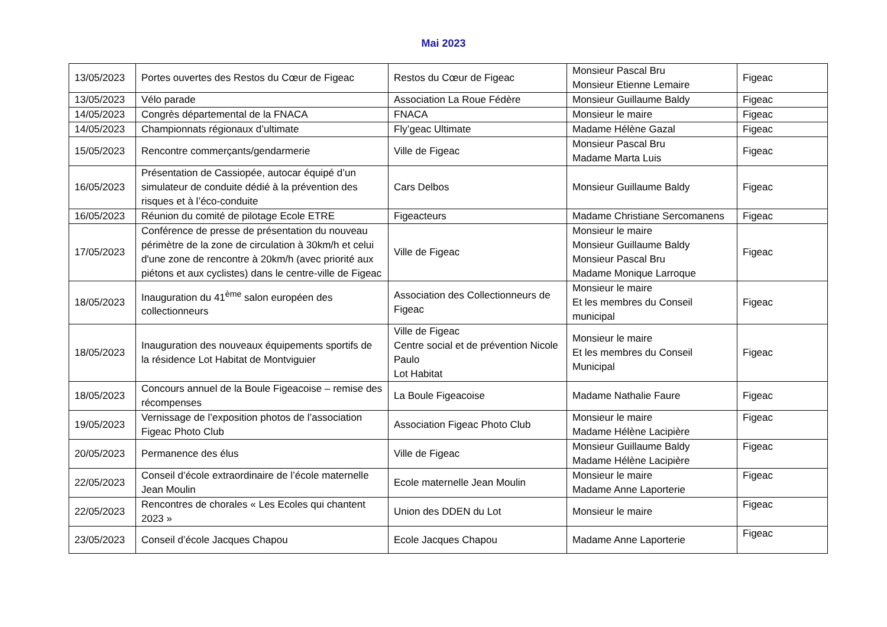Mai 2023
| 13/05/2023 | Portes ouvertes des Restos du Cœur de Figeac | Restos du Cœur de Figeac | Monsieur Pascal Bru Monsieur Etienne Lemaire | Figeac |
| 13/05/2023 | Vélo parade | Association La Roue Fédère | Monsieur Guillaume Baldy | Figeac |
| 14/05/2023 | Congrès départemental de la FNACA | FNACA | Monsieur le maire | Figeac |
| 14/05/2023 | Championnats régionaux d’ultimate | Fly’geac Ultimate | Madame Hélène Gazal | Figeac |
| 15/05/2023 | Rencontre commerçants/gendarmerie | Ville de Figeac | Monsieur Pascal Bru Madame Marta Luis | Figeac |
| 16/05/2023 | Présentation de Cassiopée, autocar équipé d’un simulateur de conduite dédié à la prévention des risques et à l’éco-conduite | Cars Delbos | Monsieur Guillaume Baldy | Figeac |
| 16/05/2023 | Réunion du comité de pilotage Ecole ETRE | Figeacteurs | Madame Christiane Sercomanens | Figeac |
| 17/05/2023 | Conférence de presse de présentation du nouveau périmètre de la zone de circulation à 30km/h et celui d'une zone de rencontre à 20km/h (avec priorité aux piétons et aux cyclistes) dans le centre-ville de Figeac | Ville de Figeac | Monsieur le maire Monsieur Guillaume Baldy Monsieur Pascal Bru Madame Monique Larroque | Figeac |
| 18/05/2023 | Inauguration du 41<sup>ème</sup> salon européen des collectionneurs | Association des Collectionneurs de Figeac | Monsieur le maire Et les membres du Conseil municipal | Figeac |
| 18/05/2023 | Inauguration des nouveaux équipements sportifs de la résidence Lot Habitat de Montviguier | Ville de Figeac Centre social et de prévention Nicole Paulo Lot Habitat | Monsieur le maire Et les membres du Conseil Municipal | Figeac |
| 18/05/2023 | Concours annuel de la Boule Figeacoise – remise des récompenses | La Boule Figeacoise | Madame Nathalie Faure | Figeac |
| 19/05/2023 | Vernissage de l’exposition photos de l’association Figeac Photo Club | Association Figeac Photo Club | Monsieur le maire Madame Hélène Lacipière | Figeac |
| 20/05/2023 | Permanence des élus | Ville de Figeac | Monsieur Guillaume Baldy Madame Hélène Lacipière | Figeac |
| 22/05/2023 | Conseil d’école extraordinaire de l’école maternelle Jean Moulin | Ecole maternelle Jean Moulin | Monsieur le maire Madame Anne Laporterie | Figeac |
| 22/05/2023 | Rencontres de chorales « Les Ecoles qui chantent 2023 » | Union des DDEN du Lot | Monsieur le maire | Figeac |
| 23/05/2023 | Conseil d’école Jacques Chapou | Ecole Jacques Chapou | Madame Anne Laporterie | Figeac |